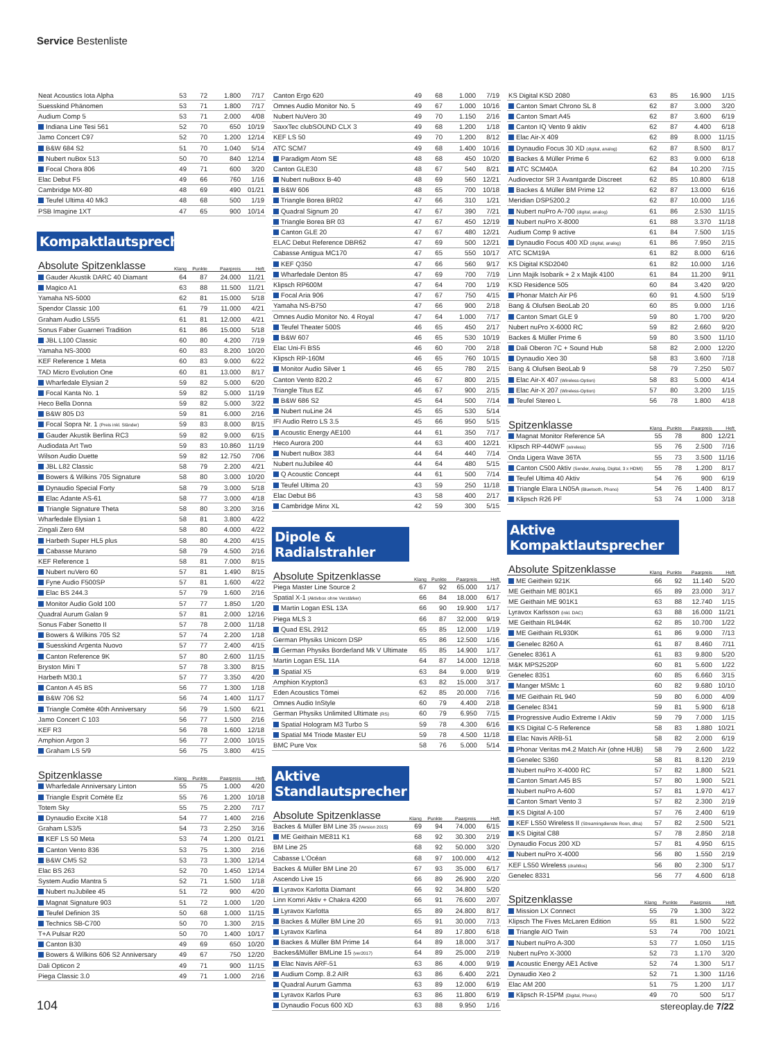Service Bestenliste
| Neat Acoustics Iota Alpha | 53 | 72 | 1.800 | 7/17 |
| Suesskind Phänomen | 53 | 71 | 1.800 | 7/17 |
| Audium Comp 5 | 53 | 71 | 2.000 | 4/08 |
| Indiana Line Tesi 561 | 52 | 70 | 650 | 10/19 |
| Jamo Concert C97 | 52 | 70 | 1.200 | 12/14 |
| B&W 684 S2 | 51 | 70 | 1.040 | 5/14 |
| Nubert nuBox 513 | 50 | 70 | 840 | 12/14 |
| Focal Chora 806 | 49 | 71 | 600 | 3/20 |
| Elac Debut F5 | 49 | 66 | 760 | 1/16 |
| Cambridge MX-80 | 48 | 69 | 490 | 01/21 |
| Teufel Ultima 40 Mk3 | 48 | 68 | 500 | 1/19 |
| PSB Imagine 1XT | 47 | 65 | 900 | 10/14 |
Kompaktlautsprecher
| Absolute Spitzenklasse | Klang | Punkte | Paarpreis | Heft |
| --- | --- | --- | --- | --- |
| Gauder Akustik DARC 40 Diamant | 64 | 87 | 24.000 | 11/21 |
| Magico A1 | 63 | 88 | 11.500 | 11/21 |
| Yamaha NS-5000 | 62 | 81 | 15.000 | 5/18 |
| Spendor Classic 100 | 61 | 79 | 11.000 | 4/21 |
| Graham Audio LS5/5 | 61 | 81 | 12.000 | 4/21 |
| Sonus Faber Guarneri Tradition | 61 | 86 | 15.000 | 5/18 |
| JBL L100 Classic | 60 | 80 | 4.200 | 7/19 |
| Yamaha NS-3000 | 60 | 83 | 8.200 | 10/20 |
| KEF Reference 1 Meta | 60 | 83 | 9.000 | 6/22 |
| TAD Micro Evolution One | 60 | 81 | 13.000 | 8/17 |
| Wharfedale Elysian 2 | 59 | 82 | 5.000 | 6/20 |
| Focal Kanta No. 1 | 59 | 82 | 5.000 | 11/19 |
| Heco Bella Donna | 59 | 82 | 5.000 | 3/22 |
| B&W 805 D3 | 59 | 81 | 6.000 | 2/16 |
| Focal Sopra Nr. 1 (Preis inkl. Ständer) | 59 | 83 | 8.000 | 8/15 |
| Gauder Akustik Berlina RC3 | 59 | 82 | 9.000 | 6/15 |
| Audiodata Art Two | 59 | 83 | 10.860 | 11/19 |
| Wilson Audio Duette | 59 | 82 | 12.750 | 7/06 |
| JBL L82 Classic | 58 | 79 | 2.200 | 4/21 |
| Bowers & Wilkins 705 Signature | 58 | 80 | 3.000 | 10/20 |
| Dynaudio Special Forty | 58 | 79 | 3.000 | 5/18 |
| Elac Adante AS-61 | 58 | 77 | 3.000 | 4/18 |
| Triangle Signature Theta | 58 | 80 | 3.200 | 3/16 |
| Wharfedale Elysian 1 | 58 | 81 | 3.800 | 4/22 |
| Zingali Zero 6M | 58 | 80 | 4.000 | 4/22 |
| Harbeth Super HL5 plus | 58 | 80 | 4.200 | 4/15 |
| Cabasse Murano | 58 | 79 | 4.500 | 2/16 |
| KEF Reference 1 | 58 | 81 | 7.000 | 8/15 |
| Nubert nuVero 60 | 57 | 81 | 1.490 | 8/15 |
| Fyne Audio F500SP | 57 | 81 | 1.600 | 4/22 |
| Elac BS 244.3 | 57 | 79 | 1.600 | 2/16 |
| Monitor Audio Gold 100 | 57 | 77 | 1.850 | 1/20 |
| Quadral Aurum Galan 9 | 57 | 81 | 2.000 | 12/16 |
| Sonus Faber Sonetto II | 57 | 78 | 2.000 | 11/18 |
| Bowers & Wilkins 705 S2 | 57 | 74 | 2.200 | 1/18 |
| Suesskind Argenta Nuovo | 57 | 77 | 2.400 | 4/15 |
| Canton Reference 9K | 57 | 80 | 2.600 | 11/15 |
| Bryston Mini T | 57 | 78 | 3.300 | 8/15 |
| Harbeth M30.1 | 57 | 77 | 3.350 | 4/20 |
| Canton A 45 BS | 56 | 77 | 1.300 | 1/18 |
| B&W 706 S2 | 56 | 74 | 1.400 | 11/17 |
| Triangle Comète 40th Anniversary | 56 | 79 | 1.500 | 6/21 |
| Jamo Concert C 103 | 56 | 77 | 1.500 | 2/16 |
| KEF R3 | 56 | 78 | 1.600 | 12/18 |
| Amphion Argon 3 | 56 | 77 | 2.000 | 10/15 |
| Graham LS 5/9 | 56 | 75 | 3.800 | 4/15 |
| Spitzenklasse | Klang | Punkte | Paarpreis | Heft |
| --- | --- | --- | --- | --- |
| Wharfedale Anniversary Linton | 55 | 75 | 1.000 | 4/20 |
| Triangle Esprit Comète Ez | 55 | 76 | 1.200 | 10/18 |
| Totem Sky | 55 | 75 | 2.200 | 7/17 |
| Dynaudio Excite X18 | 54 | 77 | 1.400 | 2/16 |
| Graham LS3/5 | 54 | 73 | 2.250 | 3/16 |
| KEF LS 50 Meta | 53 | 74 | 1.200 | 01/21 |
| Canton Vento 836 | 53 | 75 | 1.300 | 2/16 |
| B&W CM5 S2 | 53 | 73 | 1.300 | 12/14 |
| Elac BS 263 | 52 | 70 | 1.450 | 12/14 |
| System Audio Mantra 5 | 52 | 71 | 1.500 | 1/18 |
| Nubert nuJubilee 45 | 51 | 72 | 900 | 4/20 |
| Magnat Signature 903 | 51 | 72 | 1.000 | 1/20 |
| Teufel Definion 3S | 50 | 68 | 1.000 | 11/15 |
| Technics SB-C700 | 50 | 70 | 1.300 | 2/15 |
| T+A Pulsar R20 | 50 | 70 | 1.400 | 10/17 |
| Canton B30 | 49 | 69 | 650 | 10/20 |
| Bowers & Wilkins 606 S2 Anniversary | 49 | 67 | 750 | 12/20 |
| Dali Opticon 2 | 49 | 71 | 900 | 11/15 |
| Piega Classic 3.0 | 49 | 71 | 1.000 | 2/16 |
| Canton Ergo 620 | 49 | 68 | 1.000 | 7/19 |
| Omnes Audio Monitor No. 5 | 49 | 67 | 1.000 | 10/16 |
| Nubert NuVero 30 | 49 | 70 | 1.150 | 2/16 |
| SaxxTec clubSOUND CLX 3 | 49 | 68 | 1.200 | 1/18 |
| KEF LS 50 | 49 | 70 | 1.200 | 8/12 |
| ATC SCM7 | 49 | 68 | 1.400 | 10/16 |
| Paradigm Atom SE | 48 | 68 | 450 | 10/20 |
| Canton GLE30 | 48 | 67 | 540 | 8/21 |
| Nubert nuBoxx B-40 | 48 | 69 | 560 | 12/21 |
| B&W 606 | 48 | 65 | 700 | 10/18 |
| Triangle Borea BR02 | 47 | 66 | 310 | 1/21 |
| Quadral Signum 20 | 47 | 67 | 390 | 7/21 |
| Triangle Borea BR 03 | 47 | 67 | 450 | 12/19 |
| Canton GLE 20 | 47 | 67 | 480 | 12/21 |
| ELAC Debut Reference DBR62 | 47 | 69 | 500 | 12/21 |
| Cabasse Antigua MC170 | 47 | 65 | 550 | 10/17 |
| KEF Q350 | 47 | 66 | 560 | 9/17 |
| Wharfedale Denton 85 | 47 | 69 | 700 | 7/19 |
| Klipsch RP600M | 47 | 64 | 700 | 1/19 |
| Focal Aria 906 | 47 | 67 | 750 | 4/15 |
| Yamaha NS-B750 | 47 | 66 | 900 | 2/18 |
| Omnes Audio Monitor No. 4 Royal | 47 | 64 | 1.000 | 7/17 |
| Teufel Theater 500S | 46 | 65 | 450 | 2/17 |
| B&W 607 | 46 | 65 | 530 | 10/19 |
| Elac Uni-Fi BS5 | 46 | 60 | 700 | 2/18 |
| Klipsch RP-160M | 46 | 65 | 760 | 10/15 |
| Monitor Audio Silver 1 | 46 | 65 | 780 | 2/15 |
| Canton Vento 820.2 | 46 | 67 | 800 | 2/15 |
| Triangle Titus EZ | 46 | 67 | 900 | 2/15 |
| B&W 686 S2 | 45 | 64 | 500 | 7/14 |
| Nubert nuLine 24 | 45 | 65 | 530 | 5/14 |
| IFI Audio Retro LS 3.5 | 45 | 66 | 950 | 5/15 |
| Acoustic Energy AE100 | 44 | 61 | 350 | 7/17 |
| Heco Aurora 200 | 44 | 63 | 400 | 12/21 |
| Nubert nuBox 383 | 44 | 64 | 440 | 7/14 |
| Nubert nuJubilee 40 | 44 | 64 | 480 | 5/15 |
| Q Acoustic Concept | 44 | 61 | 500 | 7/14 |
| Teufel Ultima 20 | 43 | 59 | 250 | 11/18 |
| Elac Debut B6 | 43 | 58 | 400 | 2/17 |
| Cambridge Minx XL | 42 | 59 | 300 | 5/15 |
Dipole & Radialstrahler
| Absolute Spitzenklasse | Klang | Punkte | Paarpreis | Heft |
| --- | --- | --- | --- | --- |
| Piega Master Line Source 2 | 67 | 92 | 65.000 | 1/17 |
| Spatial X-1 (Aktivbox ohne Verstärker) | 66 | 84 | 18.000 | 6/17 |
| Martin Logan ESL 13A | 66 | 90 | 19.900 | 1/17 |
| Piega MLS 3 | 66 | 87 | 32.000 | 9/19 |
| Quad ESL 2912 | 65 | 85 | 12.000 | 1/19 |
| German Physiks Unicorn DSP | 65 | 86 | 12.500 | 1/16 |
| German Physiks Borderland Mk V Ultimate | 65 | 85 | 14.900 | 1/17 |
| Martin Logan ESL 11A | 64 | 87 | 14.000 | 12/18 |
| Spatial X5 | 63 | 84 | 9.000 | 9/19 |
| Amphion Krypton3 | 63 | 82 | 15.000 | 3/17 |
| Eden Acoustics Tömei | 62 | 85 | 20.000 | 7/16 |
| Omnes Audio InStyle | 60 | 79 | 4.400 | 2/18 |
| German Physiks Unlimited Ultimate (RS) | 60 | 79 | 6.950 | 7/15 |
| Spatial Hologram M3 Turbo S | 59 | 78 | 4.300 | 6/16 |
| Spatial M4 Triode Master EU | 59 | 78 | 4.500 | 11/18 |
| BMC Pure Vox | 58 | 76 | 5.000 | 5/14 |
Aktive Standlautsprecher
| Absolute Spitzenklasse | Klang | Punkte | Paarpreis | Heft |
| --- | --- | --- | --- | --- |
| Backes & Müller BM Line 35 (Version 2015) | 69 | 94 | 74.000 | 6/15 |
| ME Geithain ME811 K1 | 68 | 92 | 30.300 | 2/19 |
| BM Line 25 | 68 | 92 | 50.000 | 3/20 |
| Cabasse L'Océan | 68 | 97 | 100.000 | 4/12 |
| Backes & Müller BM Line 20 | 67 | 93 | 35.000 | 6/17 |
| Ascendo Live 15 | 66 | 89 | 26.900 | 2/20 |
| Lyravox Karlotta Diamant | 66 | 92 | 34.800 | 5/20 |
| Linn Komri Aktiv + Chakra 4200 | 66 | 91 | 76.600 | 2/07 |
| Lyravox Karlotta | 65 | 89 | 24.800 | 8/17 |
| Backes & Müller BM Line 20 | 65 | 91 | 30.000 | 7/13 |
| Lyravox Karlina | 64 | 89 | 17.800 | 6/18 |
| Backes & Müller BM Prime 14 | 64 | 89 | 18.000 | 3/17 |
| Backes&Müller BMLine 15 (ver2017) | 64 | 89 | 25.000 | 2/19 |
| Elac Navis ARF-51 | 63 | 86 | 4.000 | 9/19 |
| Audium Comp. 8.2 AIR | 63 | 86 | 6.400 | 2/21 |
| Quadral Aurum Gamma | 63 | 89 | 12.000 | 6/19 |
| Lyravox Karlos Pure | 63 | 86 | 11.800 | 6/19 |
| Dynaudio Focus 600 XD | 63 | 88 | 9.950 | 1/16 |
| KS Digital KSD 2080 | 63 | 85 | 16.900 | 1/15 |
| Canton Smart Chrono SL 8 | 62 | 87 | 3.000 | 3/20 |
| Canton Smart A45 | 62 | 87 | 3.600 | 6/19 |
| Canton IQ Vento 9 aktiv | 62 | 87 | 4.400 | 6/18 |
| Elac Air-X 409 | 62 | 89 | 8.000 | 11/15 |
| Dynaudio Focus 30 XD (digital, analog) | 62 | 87 | 8.500 | 8/17 |
| Backes & Müller Prime 6 | 62 | 83 | 9.000 | 6/18 |
| ATC SCM40A | 62 | 84 | 10.200 | 7/15 |
| Audiovector SR 3 Avantgarde Discreet | 62 | 85 | 10.800 | 6/18 |
| Backes & Müller BM Prime 12 | 62 | 87 | 13.000 | 6/16 |
| Meridian DSP5200.2 | 62 | 87 | 10.000 | 1/16 |
| Nubert nuPro A-700 (digital, analog) | 61 | 86 | 2.530 | 11/15 |
| Nubert nuPro X-8000 | 61 | 88 | 3.370 | 11/18 |
| Audium Comp 9 active | 61 | 84 | 7.500 | 1/15 |
| Dynaudio Focus 400 XD (digital, analog) | 61 | 86 | 7.950 | 2/15 |
| ATC SCM19A | 61 | 82 | 8.000 | 6/16 |
| KS Digital KSD2040 | 61 | 82 | 10.000 | 1/16 |
| Linn Majik Isobarik + 2 x Majik 4100 | 61 | 84 | 11.200 | 9/11 |
| KSD Residence 505 | 60 | 84 | 3.420 | 9/20 |
| Phonar Match Air P6 | 60 | 91 | 4.500 | 5/19 |
| Bang & Olufsen BeoLab 20 | 60 | 85 | 9.000 | 1/16 |
| Canton Smart GLE 9 | 59 | 80 | 1.700 | 9/20 |
| Nubert nuPro X-6000 RC | 59 | 82 | 2.660 | 9/20 |
| Backes & Müller Prime 6 | 59 | 80 | 3.500 | 11/10 |
| Dali Oberon 7C + Sound Hub | 58 | 82 | 2.000 | 12/20 |
| Dynaudio Xeo 30 | 58 | 83 | 3.600 | 7/18 |
| Bang & Olufsen BeoLab 9 | 58 | 79 | 7.250 | 5/07 |
| Elac Air-X 407 (Wireless-Option) | 58 | 83 | 5.000 | 4/14 |
| Elac Air-X 207 (Wireless-Option) | 57 | 80 | 3.200 | 1/15 |
| Teufel Stereo L | 56 | 78 | 1.800 | 4/18 |
| Spitzenklasse | Klang | Punkte | Paarpreis | Heft |
| --- | --- | --- | --- | --- |
| Magnat Monitor Reference 5A | 55 | 78 | 800 | 12/21 |
| Klipsch RP-440WF (wireless) | 55 | 76 | 2.500 | 7/16 |
| Onda Ligera Wave 36TA | 55 | 73 | 3.500 | 11/16 |
| Canton C500 Aktiv (Sender, Analog, Digital, 3 x HDMI) | 55 | 78 | 1.200 | 8/17 |
| Teufel Ultima 40 Aktiv | 54 | 76 | 900 | 6/19 |
| Triangle Elara LN05A (Bluetooth, Phono) | 54 | 76 | 1.400 | 8/17 |
| Klipsch R26 PF | 53 | 74 | 1.000 | 3/18 |
Aktive Kompaktlautsprecher
| Absolute Spitzenklasse | Klang | Punkte | Paarpreis | Heft |
| --- | --- | --- | --- | --- |
| ME Geithein 921K | 66 | 92 | 11.140 | 5/20 |
| ME Geithain ME 801K1 | 65 | 89 | 23.000 | 3/17 |
| ME Geithain ME 901K1 | 63 | 88 | 12.740 | 1/15 |
| Lyravox Karlsson (inkl. DAC) | 63 | 88 | 16.000 | 11/21 |
| ME Geithain RL944K | 62 | 85 | 10.700 | 1/22 |
| ME Geithain RL930K | 61 | 86 | 9.000 | 7/13 |
| Genelec 8260 A | 61 | 87 | 8.460 | 7/11 |
| Genelec 8361 A | 61 | 83 | 9.800 | 5/20 |
| M&K MPS2520P | 60 | 81 | 5.600 | 1/22 |
| Genelec 8351 | 60 | 85 | 6.660 | 3/15 |
| Manger MSMc 1 | 60 | 82 | 9.680 | 10/10 |
| ME Geithain RL 940 | 59 | 80 | 6.000 | 4/09 |
| Genelec 8341 | 59 | 81 | 5.900 | 6/18 |
| Progressive Audio Extreme I Aktiv | 59 | 79 | 7.000 | 1/15 |
| KS Digital C-5 Reference | 58 | 83 | 1.880 | 10/21 |
| Elac Navis ARB-51 | 58 | 82 | 2.000 | 6/19 |
| Phonar Veritas m4.2 Match Air (ohne HUB) | 58 | 79 | 2.600 | 1/22 |
| Genelec S360 | 58 | 81 | 8.120 | 2/19 |
| Nubert nuPro X-4000 RC | 57 | 82 | 1.800 | 5/21 |
| Canton Smart A45 BS | 57 | 80 | 1.900 | 5/21 |
| Nubert nuPro A-600 | 57 | 81 | 1.970 | 4/17 |
| Canton Smart Vento 3 | 57 | 82 | 2.300 | 2/19 |
| KS Digital A-100 | 57 | 76 | 2.400 | 6/19 |
| KEF LS50 Wireless II (Streamingdienste Roon, dlna) | 57 | 82 | 2.500 | 5/21 |
| KS Digital C88 | 57 | 78 | 2.850 | 2/18 |
| Dynaudio Focus 200 XD | 57 | 81 | 4.950 | 6/15 |
| Nubert nuPro X-4000 | 56 | 80 | 1.550 | 2/19 |
| KEF LS50 Wireless (drahtlos) | 56 | 80 | 2.300 | 5/17 |
| Genelec 8331 | 56 | 77 | 4.600 | 6/18 |
| Spitzenklasse | Klang | Punkte | Paarpreis | Heft |
| --- | --- | --- | --- | --- |
| Mission LX Connect | 55 | 79 | 1.300 | 3/22 |
| Klipsch The Fives McLaren Edition | 55 | 81 | 1.500 | 5/22 |
| Triangle AIO Twin | 53 | 74 | 700 | 10/21 |
| Nubert nuPro A-300 | 53 | 77 | 1.050 | 1/15 |
| Nubert nuPro X-3000 | 52 | 73 | 1.170 | 3/20 |
| Acoustic Energy AE1 Active | 52 | 74 | 1.300 | 5/17 |
| Dynaudio Xeo 2 | 52 | 71 | 1.300 | 11/16 |
| Elac AM 200 | 51 | 75 | 1.200 | 1/17 |
| Klipsch R-15PM (Digital, Phono) | 49 | 70 | 500 | 5/17 |
104 stereoplay.de 7/22